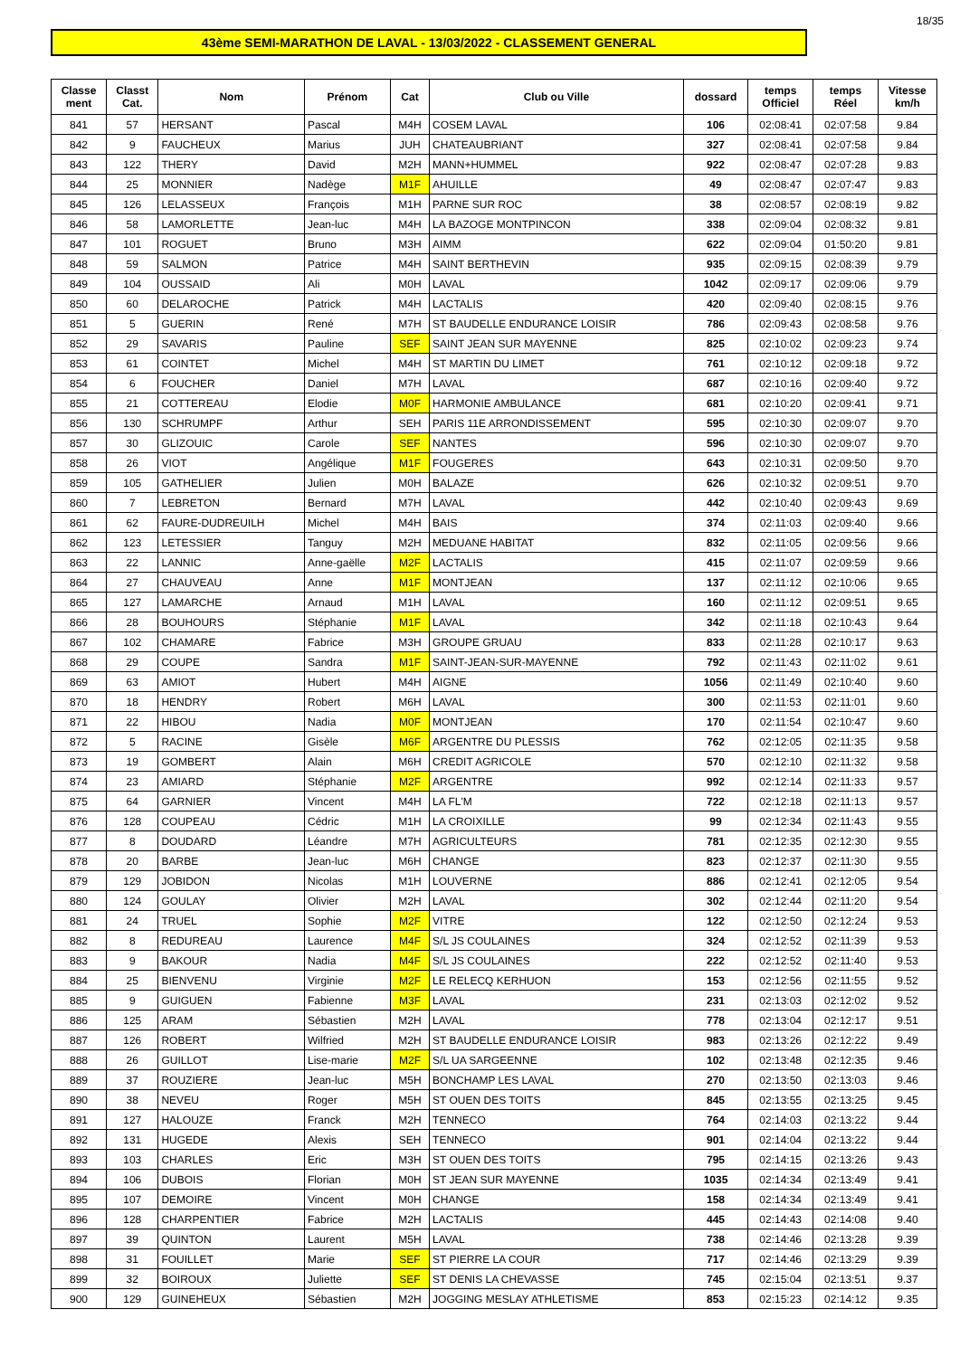18/35
43ème SEMI-MARATHON DE LAVAL - 13/03/2022 - CLASSEMENT GENERAL
| Classe ment | Classt Cat. | Nom | Prénom | Cat | Club ou Ville | dossard | temps Officiel | temps Réel | Vitesse km/h |
| --- | --- | --- | --- | --- | --- | --- | --- | --- | --- |
| 841 | 57 | HERSANT | Pascal | M4H | COSEM LAVAL | 106 | 02:08:41 | 02:07:58 | 9.84 |
| 842 | 9 | FAUCHEUX | Marius | JUH | CHATEAUBRIANT | 327 | 02:08:41 | 02:07:58 | 9.84 |
| 843 | 122 | THERY | David | M2H | MANN+HUMMEL | 922 | 02:08:47 | 02:07:28 | 9.83 |
| 844 | 25 | MONNIER | Nadège | M1F | AHUILLE | 49 | 02:08:47 | 02:07:47 | 9.83 |
| 845 | 126 | LELASSEUX | François | M1H | PARNE SUR ROC | 38 | 02:08:57 | 02:08:19 | 9.82 |
| 846 | 58 | LAMORLETTE | Jean-luc | M4H | LA BAZOGE MONTPINCON | 338 | 02:09:04 | 02:08:32 | 9.81 |
| 847 | 101 | ROGUET | Bruno | M3H | AIMM | 622 | 02:09:04 | 01:50:20 | 9.81 |
| 848 | 59 | SALMON | Patrice | M4H | SAINT BERTHEVIN | 935 | 02:09:15 | 02:08:39 | 9.79 |
| 849 | 104 | OUSSAID | Ali | M0H | LAVAL | 1042 | 02:09:17 | 02:09:06 | 9.79 |
| 850 | 60 | DELAROCHE | Patrick | M4H | LACTALIS | 420 | 02:09:40 | 02:08:15 | 9.76 |
| 851 | 5 | GUERIN | René | M7H | ST BAUDELLE ENDURANCE LOISIR | 786 | 02:09:43 | 02:08:58 | 9.76 |
| 852 | 29 | SAVARIS | Pauline | SEF | SAINT JEAN SUR MAYENNE | 825 | 02:10:02 | 02:09:23 | 9.74 |
| 853 | 61 | COINTET | Michel | M4H | ST MARTIN DU LIMET | 761 | 02:10:12 | 02:09:18 | 9.72 |
| 854 | 6 | FOUCHER | Daniel | M7H | LAVAL | 687 | 02:10:16 | 02:09:40 | 9.72 |
| 855 | 21 | COTTEREAU | Elodie | M0F | HARMONIE AMBULANCE | 681 | 02:10:20 | 02:09:41 | 9.71 |
| 856 | 130 | SCHRUMPF | Arthur | SEH | PARIS 11E ARRONDISSEMENT | 595 | 02:10:30 | 02:09:07 | 9.70 |
| 857 | 30 | GLIZOUIC | Carole | SEF | NANTES | 596 | 02:10:30 | 02:09:07 | 9.70 |
| 858 | 26 | VIOT | Angélique | M1F | FOUGERES | 643 | 02:10:31 | 02:09:50 | 9.70 |
| 859 | 105 | GATHELIER | Julien | M0H | BALAZE | 626 | 02:10:32 | 02:09:51 | 9.70 |
| 860 | 7 | LEBRETON | Bernard | M7H | LAVAL | 442 | 02:10:40 | 02:09:43 | 9.69 |
| 861 | 62 | FAURE-DUDREUILH | Michel | M4H | BAIS | 374 | 02:11:03 | 02:09:40 | 9.66 |
| 862 | 123 | LETESSIER | Tanguy | M2H | MEDUANE HABITAT | 832 | 02:11:05 | 02:09:56 | 9.66 |
| 863 | 22 | LANNIC | Anne-gaëlle | M2F | LACTALIS | 415 | 02:11:07 | 02:09:59 | 9.66 |
| 864 | 27 | CHAUVEAU | Anne | M1F | MONTJEAN | 137 | 02:11:12 | 02:10:06 | 9.65 |
| 865 | 127 | LAMARCHE | Arnaud | M1H | LAVAL | 160 | 02:11:12 | 02:09:51 | 9.65 |
| 866 | 28 | BOUHOURS | Stéphanie | M1F | LAVAL | 342 | 02:11:18 | 02:10:43 | 9.64 |
| 867 | 102 | CHAMARE | Fabrice | M3H | GROUPE GRUAU | 833 | 02:11:28 | 02:10:17 | 9.63 |
| 868 | 29 | COUPE | Sandra | M1F | SAINT-JEAN-SUR-MAYENNE | 792 | 02:11:43 | 02:11:02 | 9.61 |
| 869 | 63 | AMIOT | Hubert | M4H | AIGNE | 1056 | 02:11:49 | 02:10:40 | 9.60 |
| 870 | 18 | HENDRY | Robert | M6H | LAVAL | 300 | 02:11:53 | 02:11:01 | 9.60 |
| 871 | 22 | HIBOU | Nadia | M0F | MONTJEAN | 170 | 02:11:54 | 02:10:47 | 9.60 |
| 872 | 5 | RACINE | Gisèle | M6F | ARGENTRE DU PLESSIS | 762 | 02:12:05 | 02:11:35 | 9.58 |
| 873 | 19 | GOMBERT | Alain | M6H | CREDIT AGRICOLE | 570 | 02:12:10 | 02:11:32 | 9.58 |
| 874 | 23 | AMIARD | Stéphanie | M2F | ARGENTRE | 992 | 02:12:14 | 02:11:33 | 9.57 |
| 875 | 64 | GARNIER | Vincent | M4H | LA FL'M | 722 | 02:12:18 | 02:11:13 | 9.57 |
| 876 | 128 | COUPEAU | Cédric | M1H | LA CROIXILLE | 99 | 02:12:34 | 02:11:43 | 9.55 |
| 877 | 8 | DOUDARD | Léandre | M7H | AGRICULTEURS | 781 | 02:12:35 | 02:12:30 | 9.55 |
| 878 | 20 | BARBE | Jean-luc | M6H | CHANGE | 823 | 02:12:37 | 02:11:30 | 9.55 |
| 879 | 129 | JOBIDON | Nicolas | M1H | LOUVERNE | 886 | 02:12:41 | 02:12:05 | 9.54 |
| 880 | 124 | GOULAY | Olivier | M2H | LAVAL | 302 | 02:12:44 | 02:11:20 | 9.54 |
| 881 | 24 | TRUEL | Sophie | M2F | VITRE | 122 | 02:12:50 | 02:12:24 | 9.53 |
| 882 | 8 | REDUREAU | Laurence | M4F | S/L JS COULAINES | 324 | 02:12:52 | 02:11:39 | 9.53 |
| 883 | 9 | BAKOUR | Nadia | M4F | S/L JS COULAINES | 222 | 02:12:52 | 02:11:40 | 9.53 |
| 884 | 25 | BIENVENU | Virginie | M2F | LE RELECQ KERHUON | 153 | 02:12:56 | 02:11:55 | 9.52 |
| 885 | 9 | GUIGUEN | Fabienne | M3F | LAVAL | 231 | 02:13:03 | 02:12:02 | 9.52 |
| 886 | 125 | ARAM | Sébastien | M2H | LAVAL | 778 | 02:13:04 | 02:12:17 | 9.51 |
| 887 | 126 | ROBERT | Wilfried | M2H | ST BAUDELLE ENDURANCE LOISIR | 983 | 02:13:26 | 02:12:22 | 9.49 |
| 888 | 26 | GUILLOT | Lise-marie | M2F | S/L UA SARGEENNE | 102 | 02:13:48 | 02:12:35 | 9.46 |
| 889 | 37 | ROUZIERE | Jean-luc | M5H | BONCHAMP LES LAVAL | 270 | 02:13:50 | 02:13:03 | 9.46 |
| 890 | 38 | NEVEU | Roger | M5H | ST OUEN DES TOITS | 845 | 02:13:55 | 02:13:25 | 9.45 |
| 891 | 127 | HALOUZE | Franck | M2H | TENNECO | 764 | 02:14:03 | 02:13:22 | 9.44 |
| 892 | 131 | HUGEDE | Alexis | SEH | TENNECO | 901 | 02:14:04 | 02:13:22 | 9.44 |
| 893 | 103 | CHARLES | Eric | M3H | ST OUEN DES TOITS | 795 | 02:14:15 | 02:13:26 | 9.43 |
| 894 | 106 | DUBOIS | Florian | M0H | ST JEAN SUR MAYENNE | 1035 | 02:14:34 | 02:13:49 | 9.41 |
| 895 | 107 | DEMOIRE | Vincent | M0H | CHANGE | 158 | 02:14:34 | 02:13:49 | 9.41 |
| 896 | 128 | CHARPENTIER | Fabrice | M2H | LACTALIS | 445 | 02:14:43 | 02:14:08 | 9.40 |
| 897 | 39 | QUINTON | Laurent | M5H | LAVAL | 738 | 02:14:46 | 02:13:28 | 9.39 |
| 898 | 31 | FOUILLET | Marie | SEF | ST PIERRE LA COUR | 717 | 02:14:46 | 02:13:29 | 9.39 |
| 899 | 32 | BOIROUX | Juliette | SEF | ST DENIS LA CHEVASSE | 745 | 02:15:04 | 02:13:51 | 9.37 |
| 900 | 129 | GUINEHEUX | Sébastien | M2H | JOGGING MESLAY ATHLETISME | 853 | 02:15:23 | 02:14:12 | 9.35 |